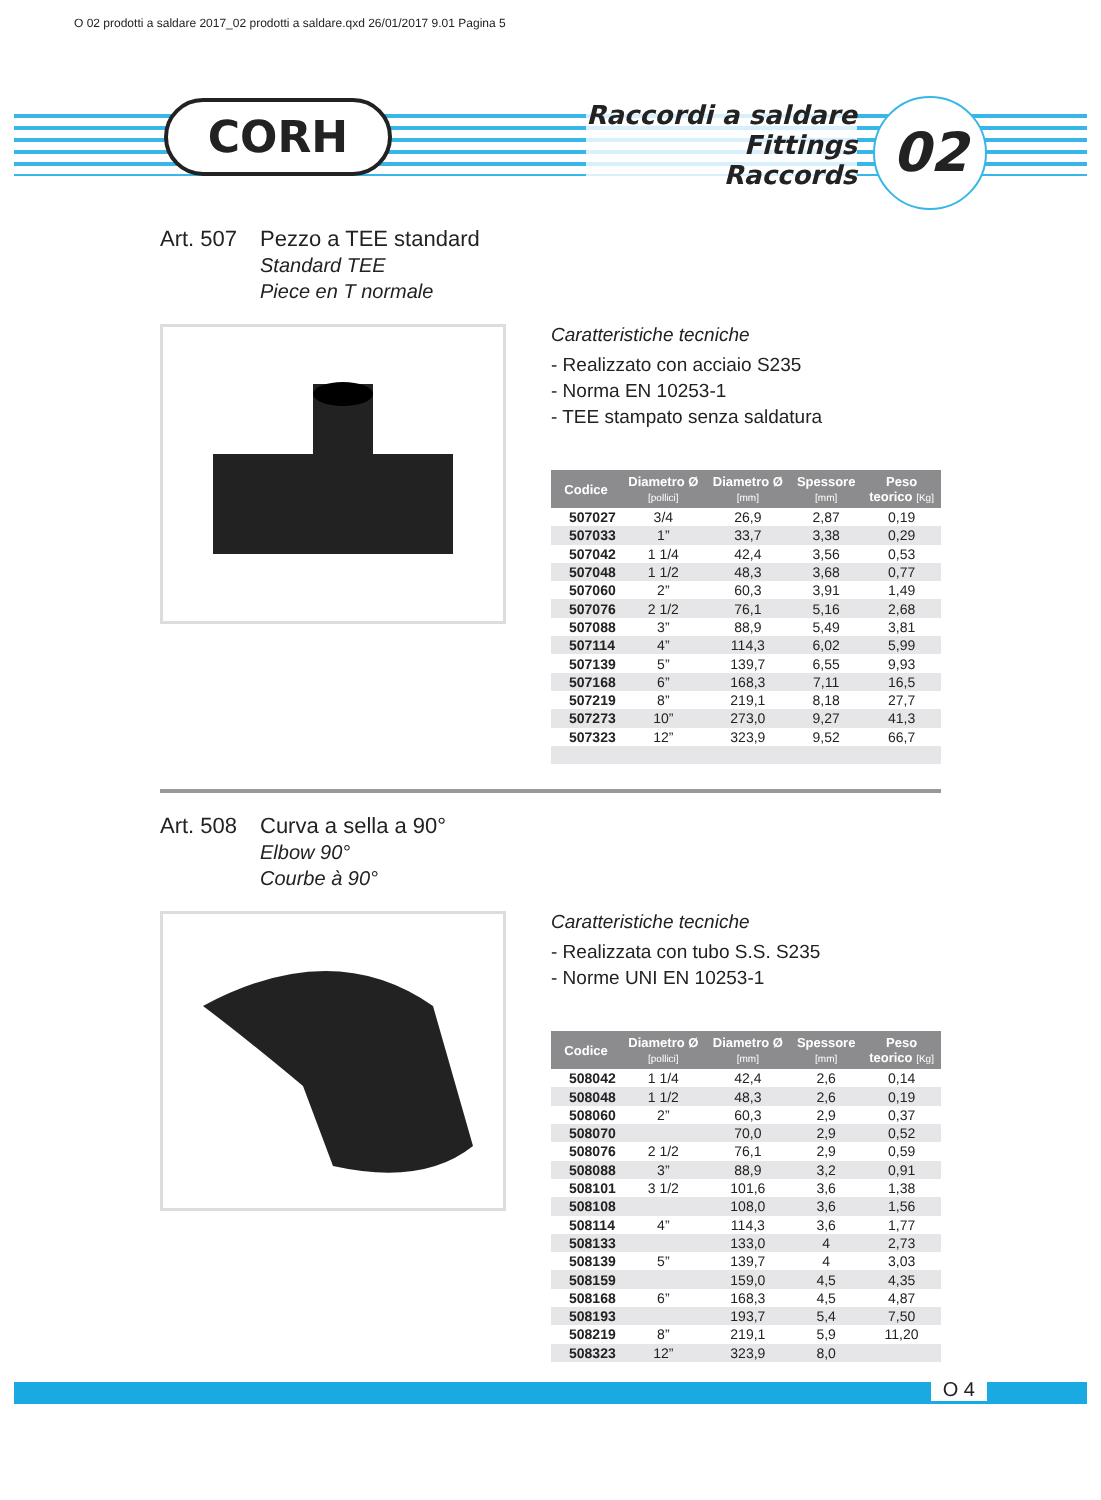O 02 prodotti a saldare 2017_02 prodotti a saldare.qxd 26/01/2017 9.01 Pagina 5
CORH
Raccordi a saldare
Fittings
Raccords
02
Art. 507
Pezzo a TEE standard
Standard TEE
Piece en T normale
Caratteristiche tecniche
- Realizzato con acciaio S235
- Norma EN 10253-1
- TEE stampato senza saldatura
| Codice | Diametro Ø [pollici] | Diametro Ø [mm] | Spessore [mm] | Peso teorico [Kg] |
| --- | --- | --- | --- | --- |
| 507027 | 3/4 | 26,9 | 2,87 | 0,19 |
| 507033 | 1” | 33,7 | 3,38 | 0,29 |
| 507042 | 1 1/4 | 42,4 | 3,56 | 0,53 |
| 507048 | 1 1/2 | 48,3 | 3,68 | 0,77 |
| 507060 | 2” | 60,3 | 3,91 | 1,49 |
| 507076 | 2 1/2 | 76,1 | 5,16 | 2,68 |
| 507088 | 3” | 88,9 | 5,49 | 3,81 |
| 507114 | 4” | 114,3 | 6,02 | 5,99 |
| 507139 | 5” | 139,7 | 6,55 | 9,93 |
| 507168 | 6” | 168,3 | 7,11 | 16,5 |
| 507219 | 8” | 219,1 | 8,18 | 27,7 |
| 507273 | 10” | 273,0 | 9,27 | 41,3 |
| 507323 | 12” | 323,9 | 9,52 | 66,7 |
Art. 508
Curva a sella a 90°
Elbow 90°
Courbe à 90°
Caratteristiche tecniche
- Realizzata con tubo S.S. S235
- Norme UNI EN 10253-1
| Codice | Diametro Ø [pollici] | Diametro Ø [mm] | Spessore [mm] | Peso teorico [Kg] |
| --- | --- | --- | --- | --- |
| 508042 | 1 1/4 | 42,4 | 2,6 | 0,14 |
| 508048 | 1 1/2 | 48,3 | 2,6 | 0,19 |
| 508060 | 2” | 60,3 | 2,9 | 0,37 |
| 508070 | | 70,0 | 2,9 | 0,52 |
| 508076 | 2 1/2 | 76,1 | 2,9 | 0,59 |
| 508088 | 3” | 88,9 | 3,2 | 0,91 |
| 508101 | 3 1/2 | 101,6 | 3,6 | 1,38 |
| 508108 | | 108,0 | 3,6 | 1,56 |
| 508114 | 4” | 114,3 | 3,6 | 1,77 |
| 508133 | | 133,0 | 4 | 2,73 |
| 508139 | 5” | 139,7 | 4 | 3,03 |
| 508159 | | 159,0 | 4,5 | 4,35 |
| 508168 | 6” | 168,3 | 4,5 | 4,87 |
| 508193 | | 193,7 | 5,4 | 7,50 |
| 508219 | 8” | 219,1 | 5,9 | 11,20 |
| 508323 | 12” | 323,9 | 8,0 | |
O 4